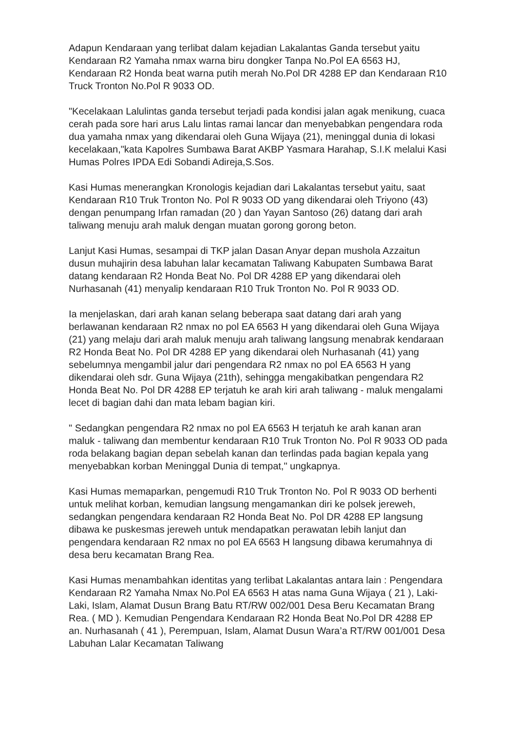Adapun Kendaraan yang terlibat dalam kejadian Lakalantas Ganda tersebut yaitu Kendaraan R2 Yamaha nmax warna biru dongker Tanpa No.Pol EA 6563 HJ, Kendaraan R2 Honda beat warna putih merah No.Pol DR 4288 EP dan Kendaraan R10 Truck Tronton No.Pol R 9033 OD.
"Kecelakaan Lalulintas ganda tersebut terjadi pada kondisi jalan agak menikung, cuaca cerah pada sore hari arus Lalu lintas ramai lancar dan menyebabkan pengendara roda dua yamaha nmax yang dikendarai oleh Guna Wijaya (21), meninggal dunia di lokasi kecelakaan,"kata Kapolres Sumbawa Barat AKBP Yasmara Harahap, S.I.K melalui Kasi Humas Polres IPDA Edi Sobandi Adireja,S.Sos.
Kasi Humas menerangkan Kronologis kejadian dari Lakalantas tersebut yaitu, saat Kendaraan R10 Truk Tronton No. Pol R 9033 OD yang dikendarai oleh Triyono (43) dengan penumpang Irfan ramadan (20 ) dan Yayan Santoso (26) datang dari arah taliwang menuju arah maluk dengan muatan gorong gorong beton.
Lanjut Kasi Humas, sesampai di TKP jalan Dasan Anyar depan mushola Azzaitun dusun muhajirin desa labuhan lalar kecamatan Taliwang Kabupaten Sumbawa Barat datang kendaraan R2 Honda Beat No. Pol DR 4288 EP yang dikendarai oleh Nurhasanah (41) menyalip kendaraan R10 Truk Tronton No. Pol R 9033 OD.
Ia menjelaskan, dari arah kanan selang beberapa saat datang dari arah yang berlawanan kendaraan R2 nmax no pol EA 6563 H yang dikendarai oleh Guna Wijaya (21) yang melaju dari arah maluk menuju arah taliwang langsung menabrak kendaraan R2 Honda Beat No. Pol DR 4288 EP yang dikendarai oleh Nurhasanah (41) yang sebelumnya mengambil jalur dari pengendara R2 nmax no pol EA 6563 H yang dikendarai oleh sdr. Guna Wijaya (21th), sehingga mengakibatkan pengendara R2 Honda Beat No. Pol DR 4288 EP terjatuh ke arah kiri arah taliwang - maluk mengalami lecet di bagian dahi dan mata lebam bagian kiri.
" Sedangkan pengendara R2 nmax no pol EA 6563 H terjatuh ke arah kanan aran maluk - taliwang dan membentur kendaraan R10 Truk Tronton No. Pol R 9033 OD pada roda belakang bagian depan sebelah kanan dan terlindas pada bagian kepala yang menyebabkan korban Meninggal Dunia di tempat," ungkapnya.
Kasi Humas memaparkan, pengemudi R10 Truk Tronton No. Pol R 9033 OD berhenti untuk melihat korban, kemudian langsung mengamankan diri ke polsek jereweh, sedangkan pengendara kendaraan R2 Honda Beat No. Pol DR 4288 EP langsung dibawa ke puskesmas jereweh untuk mendapatkan perawatan lebih lanjut dan pengendara kendaraan R2 nmax no pol EA 6563 H langsung dibawa kerumahnya di desa beru kecamatan Brang Rea.
Kasi Humas menambahkan identitas yang terlibat Lakalantas antara lain : Pengendara Kendaraan R2 Yamaha Nmax No.Pol EA 6563 H atas nama Guna Wijaya ( 21 ), Laki-Laki, Islam, Alamat Dusun Brang Batu RT/RW 002/001 Desa Beru Kecamatan Brang Rea. ( MD ). Kemudian Pengendara Kendaraan R2 Honda Beat No.Pol DR 4288 EP an. Nurhasanah ( 41 ), Perempuan, Islam, Alamat Dusun Wara’a RT/RW 001/001 Desa Labuhan Lalar Kecamatan Taliwang